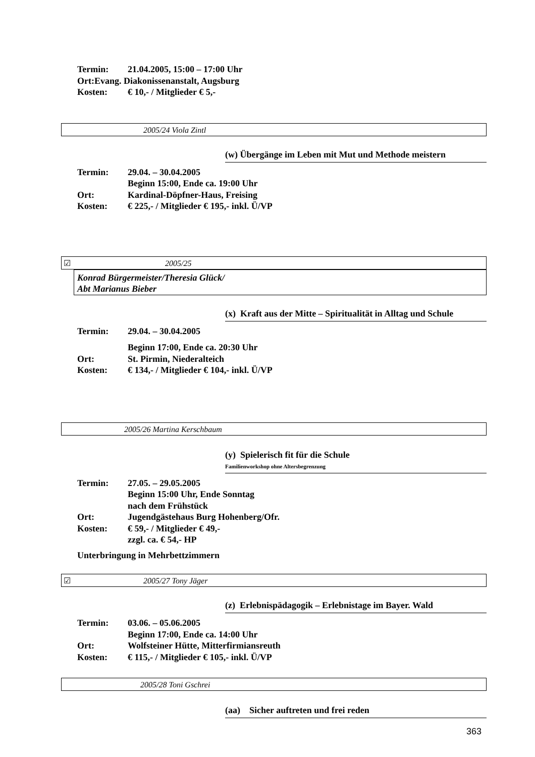Termin: 21.04.2005, 15:00 – 17:00 Uhr
Ort:Evang. Diakonissenanstalt, Augsburg
Kosten: € 10,- / Mitglieder € 5,-
2005/24 Viola Zintl
(w) Übergänge im Leben mit Mut und Methode meistern
Termin: 29.04. – 30.04.2005
Beginn 15:00, Ende ca. 19:00 Uhr
Ort: Kardinal-Döpfner-Haus, Freising
Kosten: € 225,- / Mitglieder € 195,- inkl. Ü/VP
☑ 2005/25
Konrad Bürgermeister/Theresia Glück/
Abt Marianus Bieber
(x) Kraft aus der Mitte – Spiritualität in Alltag und Schule
Termin: 29.04. – 30.04.2005
Beginn 17:00, Ende ca. 20:30 Uhr
Ort: St. Pirmin, Niederalteich
Kosten: € 134,- / Mitglieder € 104,- inkl. Ü/VP
2005/26 Martina Kerschbaum
(y) Spielerisch fit für die Schule
Familienworkshop ohne Altersbegrenzung
Termin: 27.05. – 29.05.2005
Beginn 15:00 Uhr, Ende Sonntag
nach dem Frühstück
Ort: Jugendgästehaus Burg Hohenberg/Ofr.
Kosten: € 59,- / Mitglieder € 49,-
zzgl. ca. € 54,- HP
Unterbringung in Mehrbettzimmern
☑ 2005/27 Tony Jäger
(z) Erlebnispädagogik – Erlebnistage im Bayer. Wald
Termin: 03.06. – 05.06.2005
Beginn 17:00, Ende ca. 14:00 Uhr
Ort: Wolfsteiner Hütte, Mitterfirmiansreuth
Kosten: € 115,- / Mitglieder € 105,- inkl. Ü/VP
2005/28 Toni Gschrei
(aa) Sicher auftreten und frei reden
363